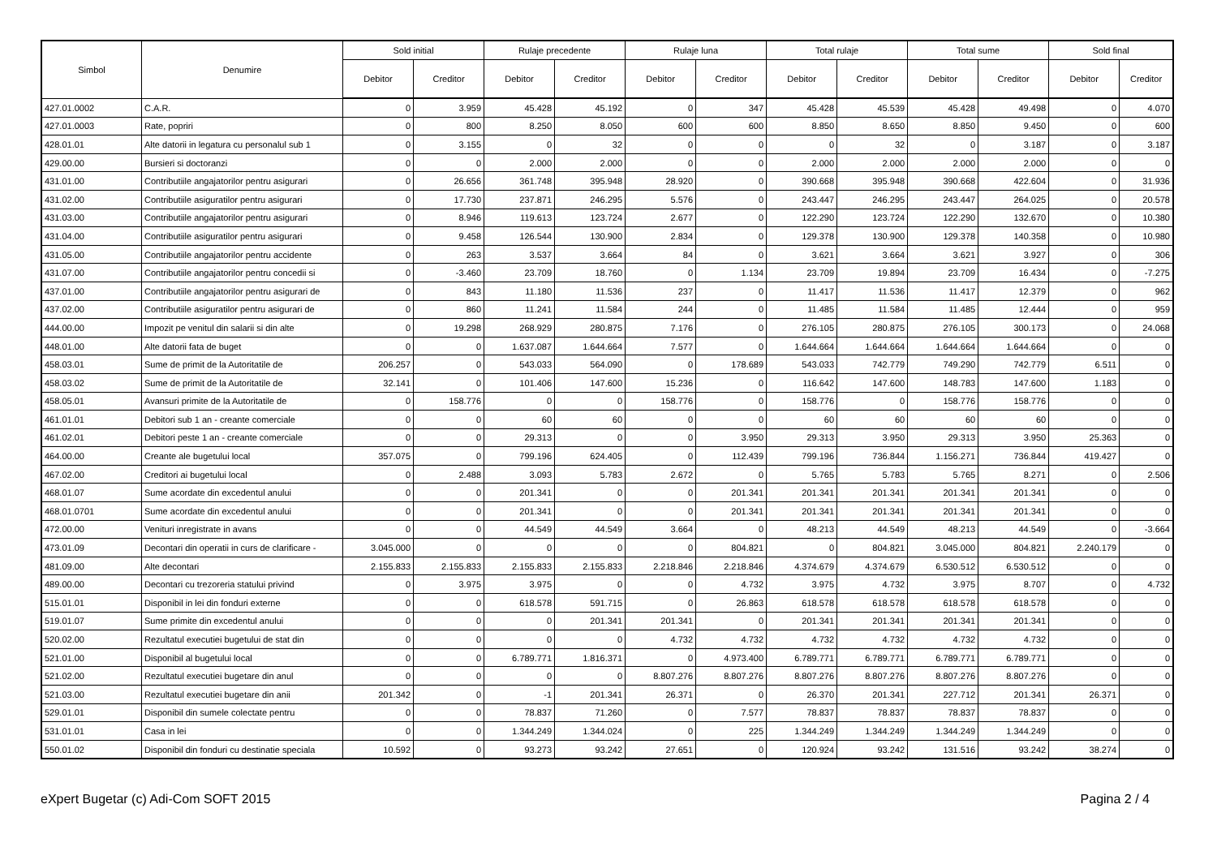| Simbol | Denumire | Sold initial | | Rulaje precedente | | Rulaje luna | | Total rulaje | | Total sume | | Sold final | |
| --- | --- | --- | --- | --- | --- | --- | --- | --- | --- | --- | --- | --- | --- |
| | | Debitor | Creditor | Debitor | Creditor | Debitor | Creditor | Debitor | Creditor | Debitor | Creditor | Debitor | Creditor |
| 427.01.0002 | C.A.R. | 0 | 3.959 | 45.428 | 45.192 | 0 | 347 | 45.428 | 45.539 | 45.428 | 49.498 | 0 | 4.070 |
| 427.01.0003 | Rate, popriri | 0 | 800 | 8.250 | 8.050 | 600 | 600 | 8.850 | 8.650 | 8.850 | 9.450 | 0 | 600 |
| 428.01.01 | Alte datorii in legatura cu personalul sub 1 | 0 | 3.155 | 0 | 32 | 0 | 0 | 0 | 32 | 0 | 3.187 | 0 | 3.187 |
| 429.00.00 | Bursieri si doctoranzi | 0 | 0 | 2.000 | 2.000 | 0 | 0 | 2.000 | 2.000 | 2.000 | 2.000 | 0 | 0 |
| 431.01.00 | Contributiile angajatorilor pentru asigurari | 0 | 26.656 | 361.748 | 395.948 | 28.920 | 0 | 390.668 | 395.948 | 390.668 | 422.604 | 0 | 31.936 |
| 431.02.00 | Contributiile asiguratilor pentru asigurari | 0 | 17.730 | 237.871 | 246.295 | 5.576 | 0 | 243.447 | 246.295 | 243.447 | 264.025 | 0 | 20.578 |
| 431.03.00 | Contributiile angajatorilor pentru asigurari | 0 | 8.946 | 119.613 | 123.724 | 2.677 | 0 | 122.290 | 123.724 | 122.290 | 132.670 | 0 | 10.380 |
| 431.04.00 | Contributiile asiguratilor pentru asigurari | 0 | 9.458 | 126.544 | 130.900 | 2.834 | 0 | 129.378 | 130.900 | 129.378 | 140.358 | 0 | 10.980 |
| 431.05.00 | Contributiile angajatorilor pentru accidente | 0 | 263 | 3.537 | 3.664 | 84 | 0 | 3.621 | 3.664 | 3.621 | 3.927 | 0 | 306 |
| 431.07.00 | Contributiile angajatorilor pentru concedii si | 0 | -3.460 | 23.709 | 18.760 | 0 | 1.134 | 23.709 | 19.894 | 23.709 | 16.434 | 0 | -7.275 |
| 437.01.00 | Contributiile angajatorilor pentru asigurari de | 0 | 843 | 11.180 | 11.536 | 237 | 0 | 11.417 | 11.536 | 11.417 | 12.379 | 0 | 962 |
| 437.02.00 | Contributiile asiguratilor pentru asigurari de | 0 | 860 | 11.241 | 11.584 | 244 | 0 | 11.485 | 11.584 | 11.485 | 12.444 | 0 | 959 |
| 444.00.00 | Impozit pe venitul din salarii si din alte | 0 | 19.298 | 268.929 | 280.875 | 7.176 | 0 | 276.105 | 280.875 | 276.105 | 300.173 | 0 | 24.068 |
| 448.01.00 | Alte datorii fata de buget | 0 | 0 | 1.637.087 | 1.644.664 | 7.577 | 0 | 1.644.664 | 1.644.664 | 1.644.664 | 1.644.664 | 0 | 0 |
| 458.03.01 | Sume de primit de la Autoritatile de | 206.257 | 0 | 543.033 | 564.090 | 0 | 178.689 | 543.033 | 742.779 | 749.290 | 742.779 | 6.511 | 0 |
| 458.03.02 | Sume de primit de la Autoritatile de | 32.141 | 0 | 101.406 | 147.600 | 15.236 | 0 | 116.642 | 147.600 | 148.783 | 147.600 | 1.183 | 0 |
| 458.05.01 | Avansuri primite de la Autoritatile de | 0 | 158.776 | 0 | 0 | 158.776 | 0 | 158.776 | 0 | 158.776 | 158.776 | 0 | 0 |
| 461.01.01 | Debitori sub 1 an - creante comerciale | 0 | 0 | 60 | 60 | 0 | 0 | 60 | 60 | 60 | 60 | 0 | 0 |
| 461.02.01 | Debitori peste 1 an - creante comerciale | 0 | 0 | 29.313 | 0 | 0 | 3.950 | 29.313 | 3.950 | 29.313 | 3.950 | 25.363 | 0 |
| 464.00.00 | Creante ale bugetului local | 357.075 | 0 | 799.196 | 624.405 | 0 | 112.439 | 799.196 | 736.844 | 1.156.271 | 736.844 | 419.427 | 0 |
| 467.02.00 | Creditori ai bugetului local | 0 | 2.488 | 3.093 | 5.783 | 2.672 | 0 | 5.765 | 5.783 | 5.765 | 8.271 | 0 | 2.506 |
| 468.01.07 | Sume acordate din excedentul anului | 0 | 0 | 201.341 | 0 | 0 | 201.341 | 201.341 | 201.341 | 201.341 | 201.341 | 0 | 0 |
| 468.01.0701 | Sume acordate din excedentul anului | 0 | 0 | 201.341 | 0 | 0 | 201.341 | 201.341 | 201.341 | 201.341 | 201.341 | 0 | 0 |
| 472.00.00 | Venituri inregistrate in avans | 0 | 0 | 44.549 | 44.549 | 3.664 | 0 | 48.213 | 44.549 | 48.213 | 44.549 | 0 | -3.664 |
| 473.01.09 | Decontari din operatii in curs de clarificare - | 3.045.000 | 0 | 0 | 0 | 0 | 804.821 | 0 | 804.821 | 3.045.000 | 804.821 | 2.240.179 | 0 |
| 481.09.00 | Alte decontari | 2.155.833 | 2.155.833 | 2.155.833 | 2.155.833 | 2.218.846 | 2.218.846 | 4.374.679 | 4.374.679 | 6.530.512 | 6.530.512 | 0 | 0 |
| 489.00.00 | Decontari cu trezoreria statului privind | 0 | 3.975 | 3.975 | 0 | 0 | 4.732 | 3.975 | 4.732 | 3.975 | 8.707 | 0 | 4.732 |
| 515.01.01 | Disponibil in lei din fonduri externe | 0 | 0 | 618.578 | 591.715 | 0 | 26.863 | 618.578 | 618.578 | 618.578 | 618.578 | 0 | 0 |
| 519.01.07 | Sume primite din excedentul anului | 0 | 0 | 0 | 201.341 | 201.341 | 0 | 201.341 | 201.341 | 201.341 | 201.341 | 0 | 0 |
| 520.02.00 | Rezultatul executiei bugetului de stat din | 0 | 0 | 0 | 0 | 4.732 | 4.732 | 4.732 | 4.732 | 4.732 | 4.732 | 0 | 0 |
| 521.01.00 | Disponibil al bugetului local | 0 | 0 | 6.789.771 | 1.816.371 | 0 | 4.973.400 | 6.789.771 | 6.789.771 | 6.789.771 | 6.789.771 | 0 | 0 |
| 521.02.00 | Rezultatul executiei bugetare din anul | 0 | 0 | 0 | 0 | 8.807.276 | 8.807.276 | 8.807.276 | 8.807.276 | 8.807.276 | 8.807.276 | 0 | 0 |
| 521.03.00 | Rezultatul executiei bugetare din anii | 201.342 | 0 | -1 | 201.341 | 26.371 | 0 | 26.370 | 201.341 | 227.712 | 201.341 | 26.371 | 0 |
| 529.01.01 | Disponibil din sumele colectate pentru | 0 | 0 | 78.837 | 71.260 | 0 | 7.577 | 78.837 | 78.837 | 78.837 | 78.837 | 0 | 0 |
| 531.01.01 | Casa in lei | 0 | 0 | 1.344.249 | 1.344.024 | 0 | 225 | 1.344.249 | 1.344.249 | 1.344.249 | 1.344.249 | 0 | 0 |
| 550.01.02 | Disponibil din fonduri cu destinatie speciala | 10.592 | 0 | 93.273 | 93.242 | 27.651 | 0 | 120.924 | 93.242 | 131.516 | 93.242 | 38.274 | 0 |
eXpert Bugetar (c) Adi-Com SOFT 2015 Pagina 2 / 4